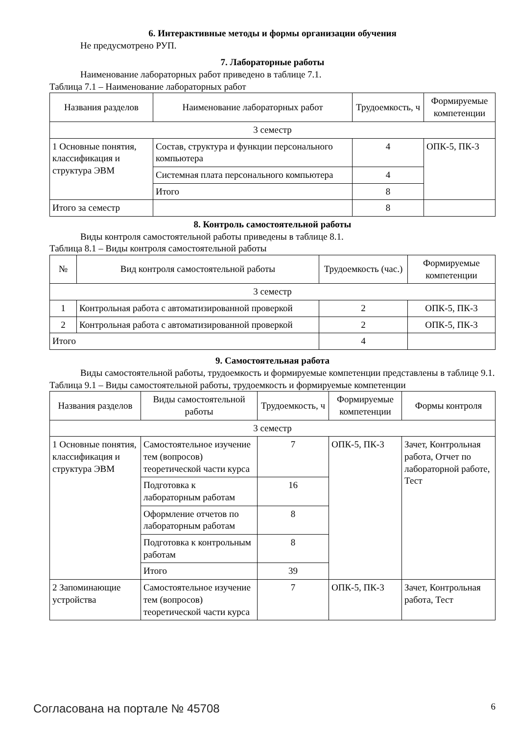6. Интерактивные методы и формы организации обучения
Не предусмотрено РУП.
7. Лабораторные работы
Наименование лабораторных работ приведено в таблице 7.1.
Таблица 7.1 – Наименование лабораторных работ
| Названия разделов | Наименование лабораторных работ | Трудоемкость, ч | Формируемые компетенции |
| --- | --- | --- | --- |
| 3 семестр | | | |
| 1 Основные понятия, классификация и структура ЭВМ | Состав, структура и функции персонального компьютера | 4 | ОПК-5, ПК-3 |
| | Системная плата персонального компьютера | 4 | |
| | Итого | 8 | |
| Итого за семестр | | 8 | |
8. Контроль самостоятельной работы
Виды контроля самостоятельной работы приведены в таблице 8.1.
Таблица 8.1 – Виды контроля самостоятельной работы
| № | Вид контроля самостоятельной работы | Трудоемкость (час.) | Формируемые компетенции |
| --- | --- | --- | --- |
| 3 семестр | | | |
| 1 | Контрольная работа с автоматизированной проверкой | 2 | ОПК-5, ПК-3 |
| 2 | Контрольная работа с автоматизированной проверкой | 2 | ОПК-5, ПК-3 |
| Итого | | 4 | |
9. Самостоятельная работа
Виды самостоятельной работы, трудоемкость и формируемые компетенции представлены в таблице 9.1.
Таблица 9.1 – Виды самостоятельной работы, трудоемкость и формируемые компетенции
| Названия разделов | Виды самостоятельной работы | Трудоемкость, ч | Формируемые компетенции | Формы контроля |
| --- | --- | --- | --- | --- |
| 3 семестр | | | | |
| 1 Основные понятия, классификация и структура ЭВМ | Самостоятельное изучение тем (вопросов) теоретической части курса | 7 | ОПК-5, ПК-3 | Зачет, Контрольная работа, Отчет по лабораторной работе, Тест |
| | Подготовка к лабораторным работам | 16 | | |
| | Оформление отчетов по лабораторным работам | 8 | | |
| | Подготовка к контрольным работам | 8 | | |
| | Итого | 39 | | |
| 2 Запоминающие устройства | Самостоятельное изучение тем (вопросов) теоретической части курса | 7 | ОПК-5, ПК-3 | Зачет, Контрольная работа, Тест |
Согласована на портале № 45708 6